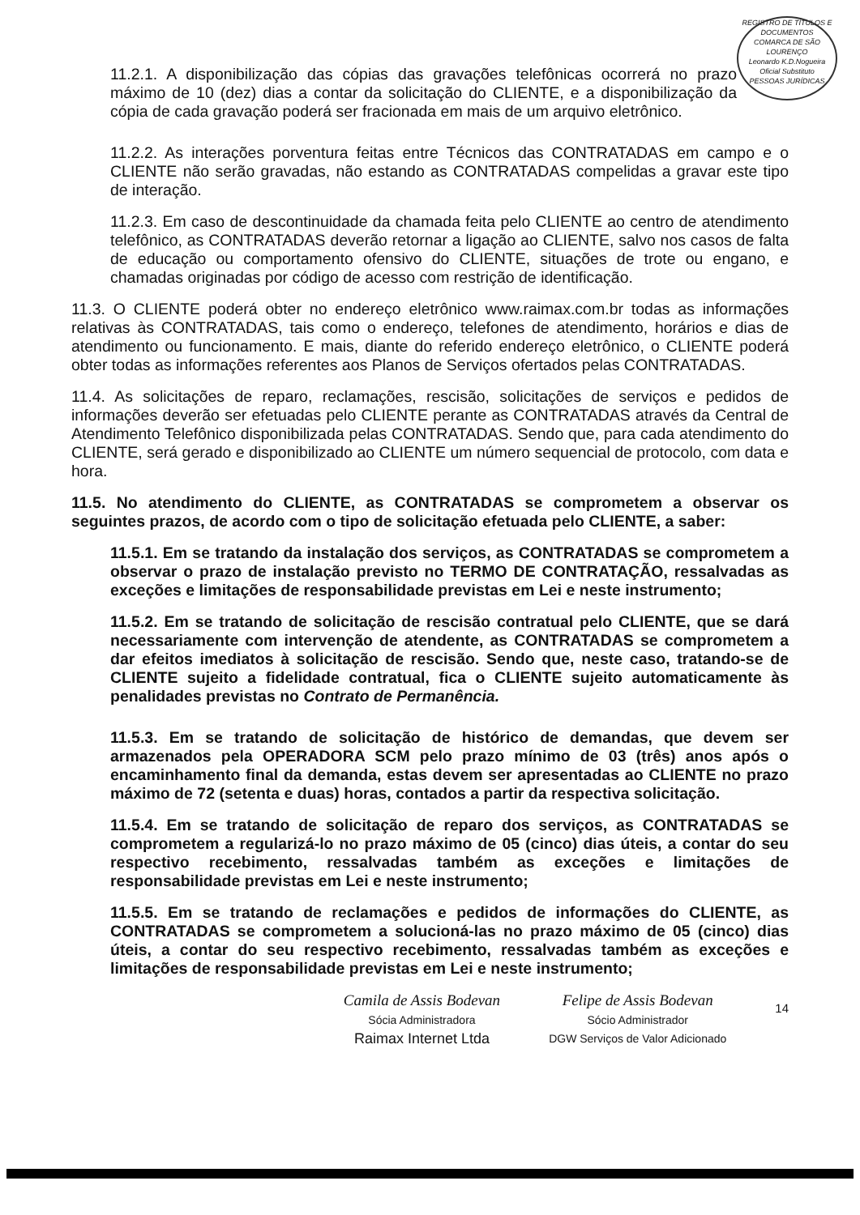REGISTRO DE TÍTULOS E DOCUMENTOS
COMARCA DE SÃO LOURENÇO
Leonardo K.D.Nogueira
Oficial Substituto
PESSOAS JURÍDICAS
11.2.1. A disponibilização das cópias das gravações telefônicas ocorrerá no prazo máximo de 10 (dez) dias a contar da solicitação do CLIENTE, e a disponibilização da cópia de cada gravação poderá ser fracionada em mais de um arquivo eletrônico.
11.2.2. As interações porventura feitas entre Técnicos das CONTRATADAS em campo e o CLIENTE não serão gravadas, não estando as CONTRATADAS compelidas a gravar este tipo de interação.
11.2.3. Em caso de descontinuidade da chamada feita pelo CLIENTE ao centro de atendimento telefônico, as CONTRATADAS deverão retornar a ligação ao CLIENTE, salvo nos casos de falta de educação ou comportamento ofensivo do CLIENTE, situações de trote ou engano, e chamadas originadas por código de acesso com restrição de identificação.
11.3. O CLIENTE poderá obter no endereço eletrônico www.raimax.com.br todas as informações relativas às CONTRATADAS, tais como o endereço, telefones de atendimento, horários e dias de atendimento ou funcionamento. E mais, diante do referido endereço eletrônico, o CLIENTE poderá obter todas as informações referentes aos Planos de Serviços ofertados pelas CONTRATADAS.
11.4. As solicitações de reparo, reclamações, rescisão, solicitações de serviços e pedidos de informações deverão ser efetuadas pelo CLIENTE perante as CONTRATADAS através da Central de Atendimento Telefônico disponibilizada pelas CONTRATADAS. Sendo que, para cada atendimento do CLIENTE, será gerado e disponibilizado ao CLIENTE um número sequencial de protocolo, com data e hora.
11.5. No atendimento do CLIENTE, as CONTRATADAS se comprometem a observar os seguintes prazos, de acordo com o tipo de solicitação efetuada pelo CLIENTE, a saber:
11.5.1. Em se tratando da instalação dos serviços, as CONTRATADAS se comprometem a observar o prazo de instalação previsto no TERMO DE CONTRATAÇÃO, ressalvadas as exceções e limitações de responsabilidade previstas em Lei e neste instrumento;
11.5.2. Em se tratando de solicitação de rescisão contratual pelo CLIENTE, que se dará necessariamente com intervenção de atendente, as CONTRATADAS se comprometem a dar efeitos imediatos à solicitação de rescisão. Sendo que, neste caso, tratando-se de CLIENTE sujeito a fidelidade contratual, fica o CLIENTE sujeito automaticamente às penalidades previstas no Contrato de Permanência.
11.5.3. Em se tratando de solicitação de histórico de demandas, que devem ser armazenados pela OPERADORA SCM pelo prazo mínimo de 03 (três) anos após o encaminhamento final da demanda, estas devem ser apresentadas ao CLIENTE no prazo máximo de 72 (setenta e duas) horas, contados a partir da respectiva solicitação.
11.5.4. Em se tratando de solicitação de reparo dos serviços, as CONTRATADAS se comprometem a regularizá-lo no prazo máximo de 05 (cinco) dias úteis, a contar do seu respectivo recebimento, ressalvadas também as exceções e limitações de responsabilidade previstas em Lei e neste instrumento;
11.5.5. Em se tratando de reclamações e pedidos de informações do CLIENTE, as CONTRATADAS se comprometem a solucioná-las no prazo máximo de 05 (cinco) dias úteis, a contar do seu respectivo recebimento, ressalvadas também as exceções e limitações de responsabilidade previstas em Lei e neste instrumento;
Camila de Assis Bodevan
Sócia Administradora
Raimax Internet Ltda
Felipe de Assis Bodevan
Sócio Administrador
DGW Serviços de Valor Adicionado
14